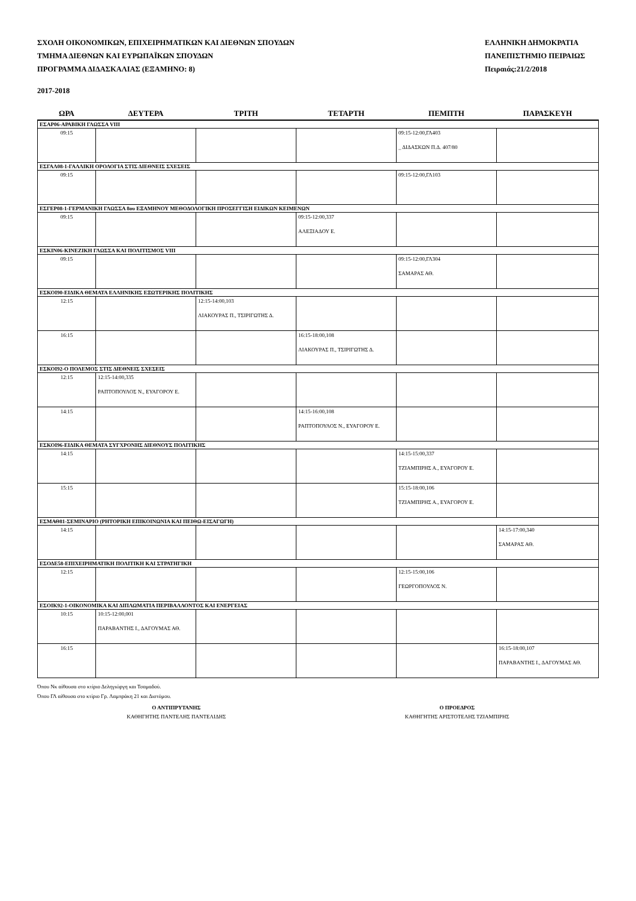ΣΧΟΛΗ ΟΙΚΟΝΟΜΙΚΩΝ, ΕΠΙΧΕΙΡΗΜΑΤΙΚΩΝ ΚΑΙ ΔΙΕΘΝΩΝ ΣΠΟΥΔΩΝ
ΤΜΗΜΑ ΔΙΕΘΝΩΝ ΚΑΙ ΕΥΡΩΠΑΪΚΩΝ ΣΠΟΥΔΩΝ
ΠΡΟΓΡΑΜΜΑ ΔΙΔΑΣΚΑΛΙΑΣ (ΕΞΑΜΗΝΟ: 8)
ΕΛΛΗΝΙΚΗ ΔΗΜΟΚΡΑΤΙΑ
ΠΑΝΕΠΙΣΤΗΜΙΟ ΠΕΙΡΑΙΩΣ
Πειραιάς:21/2/2018
2017-2018
| ΩΡΑ | ΔΕΥΤΕΡΑ | ΤΡΙΤΗ | ΤΕΤΑΡΤΗ | ΠΕΜΠΤΗ | ΠΑΡΑΣΚΕΥΗ |
| --- | --- | --- | --- | --- | --- |
| ΕΣΑΡ06-ΑΡΑΒΙΚΗ ΓΛΩΣΣΑ VIII | | | | | |
| 09:15 | | | | 09:15-12:00,ΓΛ403 _ ΔΙΔΑΣΚΩΝ Π.Δ. 407/80 | |
| ΕΣΓΑΛ08-1-ΓΑΛΛΙΚΗ ΟΡΟΛΟΓΙΑ ΣΤΙΣ ΔΙΕΘΝΕΙΣ ΣΧΕΣΕΙΣ | | | | | |
| 09:15 | | | | 09:15-12:00,ΓΛ103 | |
| ΕΣΓΕΡ08-1-ΓΕΡΜΑΝΙΚΗ ΓΛΩΣΣΑ 8ου ΕΞΑΜΗΝΟΥ ΜΕΘΟΔΟΛΟΓΙΚΗ ΠΡΟΣΕΓΓΙΣΗ ΕΙΔΙΚΩΝ ΚΕΙΜΕΝΩΝ | | | | | |
| 09:15 | | | 09:15-12:00,337 ΑΛΕΞΙΑΔΟΥ Ε. | | |
| ΕΣΚΙΝ06-ΚΙΝΕΖΙΚΗ ΓΛΩΣΣΑ ΚΑΙ ΠΟΛΙΤΙΣΜΟΣ VIII | | | | | |
| 09:15 | | | | 09:15-12:00,ΓΛ304 ΣΑΜΑΡΑΣ ΑΘ. | |
| ΕΣΚΟΙ90-ΕΙΔΙΚΑ ΘΕΜΑΤΑ ΕΛΛΗΝΙΚΗΣ ΕΞΩΤΕΡΙΚΗΣ ΠΟΛΙΤΙΚΗΣ | | | | | |
| 12:15 | | 12:15-14:00,103 ΛΙΑΚΟΥΡΑΣ Π., ΤΣΙΡΙΓΩΤΗΣ Δ. | | | |
| 16:15 | | | 16:15-18:00,108 ΛΙΑΚΟΥΡΑΣ Π., ΤΣΙΡΙΓΩΤΗΣ Δ. | | |
| ΕΣΚΟΙ92-Ο ΠΟΛΕΜΟΣ ΣΤΙΣ ΔΙΕΘΝΕΙΣ ΣΧΕΣΕΙΣ | | | | | |
| 12:15 | 12:15-14:00,335 ΡΑΠΤΟΠΟΥΛΟΣ Ν., ΕΥΑΓΟΡΟΥ Ε. | | | | |
| 14:15 | | | 14:15-16:00,108 ΡΑΠΤΟΠΟΥΛΟΣ Ν., ΕΥΑΓΟΡΟΥ Ε. | | |
| ΕΣΚΟΙ96-ΕΙΔΙΚΑ ΘΕΜΑΤΑ ΣΥΓΧΡΟΝΗΣ ΔΙΕΘΝΟΥΣ ΠΟΛΙΤΙΚΗΣ | | | | | |
| 14:15 | | | | 14:15-15:00,337 ΤΖΙΑΜΠΙΡΗΣ Α., ΕΥΑΓΟΡΟΥ Ε. | |
| 15:15 | | | | 15:15-18:00,106 ΤΖΙΑΜΠΙΡΗΣ Α., ΕΥΑΓΟΡΟΥ Ε. | |
| ΕΣΜΑΘ81-ΣΕΜΙΝΑΡΙΟ (ΡΗΤΟΡΙΚΗ ΕΠΙΚΟΙΝΩΝΙΑ ΚΑΙ ΠΕΙΘΩ-ΕΙΣΑΓΩΓΗ) | | | | | |
| 14:15 | | | | | 14:15-17:00,340 ΣΑΜΑΡΑΣ ΑΘ. |
| ΕΣΟΔΕ58-ΕΠΙΧΕΙΡΗΜΑΤΙΚΗ ΠΟΛΙΤΙΚΗ ΚΑΙ ΣΤΡΑΤΗΓΙΚΗ | | | | | |
| 12:15 | | | | 12:15-15:00,106 ΓΕΩΡΓΟΠΟΥΛΟΣ Ν. | |
| ΕΣΟΙΚ92-1-ΟΙΚΟΝΟΜΙΚΑ ΚΑΙ ΔΙΠΛΩΜΑΤΙΑ ΠΕΡΙΒΑΛΛΟΝΤΟΣ ΚΑΙ ΕΝΕΡΓΕΙΑΣ | | | | | |
| 10:15 | 10:15-12:00,001 ΠΑΡΑΒΑΝΤΗΣ Ι., ΔΑΓΟΥΜΑΣ ΑΘ. | | | | |
| 16:15 | | | | | 16:15-18:00,107 ΠΑΡΑΒΑΝΤΗΣ Ι., ΔΑΓΟΥΜΑΣ ΑΘ. |
Όπου Νκ αίθουσα στο κτίριο Δεληγιώργη και Τσαμαδού.
Όπου ΓΛ αίθουσα στο κτίριο Γρ. Λαμπράκη 21 και Διστόμου.
Ο ΑΝΤΙΠΡΥΤΑΝΗΣ
ΚΑΘΗΓΗΤΗΣ ΠΑΝΤΕΛΗΣ ΠΑΝΤΕΛΙΔΗΣ
Ο ΠΡΟΕΔΡΟΣ
ΚΑΘΗΓΗΤΗΣ ΑΡΙΣΤΟΤΕΛΗΣ ΤΖΙΑΜΠΙΡΗΣ